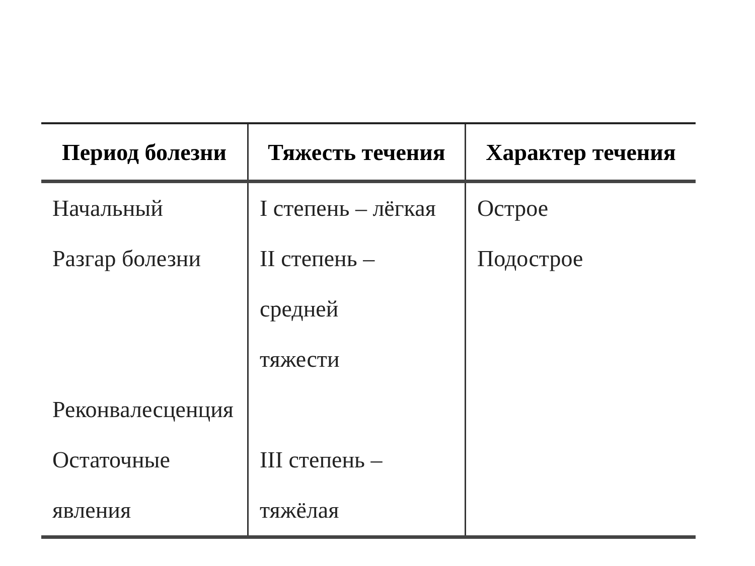| Период болезни | Тяжесть течения | Характер течения |
| --- | --- | --- |
| Начальный Разгар болезни Реконвалесценция Остаточные явления | I степень – лёгкая II степень – средней тяжести III степень – тяжёлая | Острое Подострое |